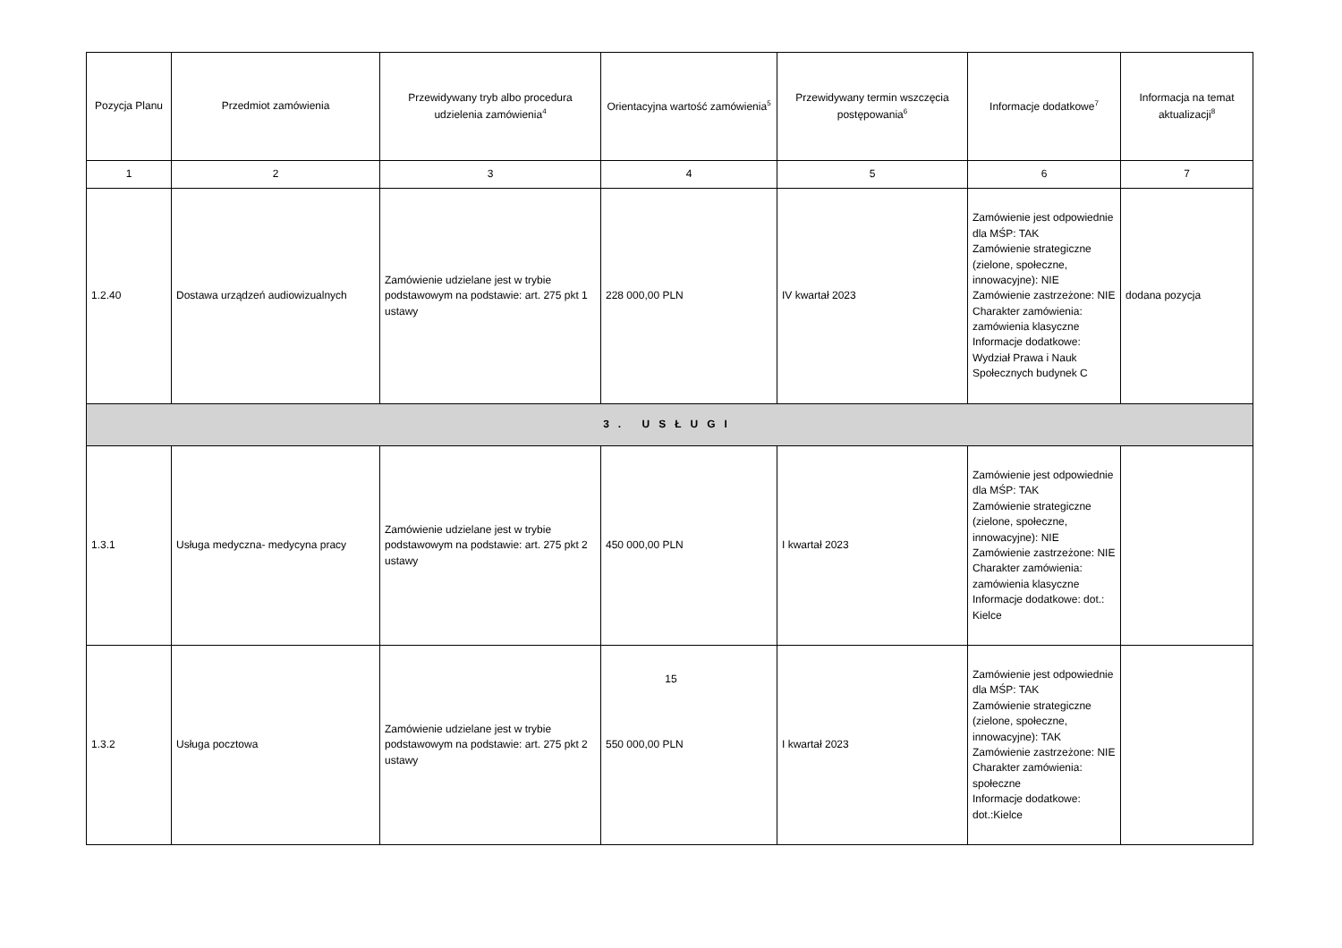| Pozycja Planu | Przedmiot zamówienia | Przewidywany tryb albo procedura udzielenia zamówienia<sup>4</sup> | Orientacyjna wartość zamówienia<sup>5</sup> | Przewidywany termin wszczęcia postępowania<sup>6</sup> | Informacje dodatkowe<sup>7</sup> | Informacja na temat aktualizacji<sup>8</sup> |
| --- | --- | --- | --- | --- | --- | --- |
| 1 | 2 | 3 | 4 | 5 | 6 | 7 |
| 1.2.40 | Dostawa urządzeń audiowizualnych | Zamówienie udzielane jest w trybie podstawowym na podstawie: art. 275 pkt 1 ustawy | 228 000,00 PLN | IV kwartał 2023 | Zamówienie jest odpowiednie dla MŚP: TAK Zamówienie strategiczne (zielone, społeczne, innowacyjne): NIE Zamówienie zastrzeżone: NIE Charakter zamówienia: zamówienia klasyczne Informacje dodatkowe: Wydział Prawa i Nauk Społecznych budynek C | dodana pozycja |
| 3. USŁUGI | | | | | | |
| 1.3.1 | Usługa medyczna- medycyna pracy | Zamówienie udzielane jest w trybie podstawowym na podstawie: art. 275 pkt 2 ustawy | 450 000,00 PLN | I kwartał 2023 | Zamówienie jest odpowiednie dla MŚP: TAK Zamówienie strategiczne (zielone, społeczne, innowacyjne): NIE Zamówienie zastrzeżone: NIE Charakter zamówienia: zamówienia klasyczne Informacje dodatkowe: dot.: Kielce | |
| 1.3.2 | Usługa pocztowa | Zamówienie udzielane jest w trybie podstawowym na podstawie: art. 275 pkt 2 ustawy | 550 000,00 PLN | I kwartał 2023 | Zamówienie jest odpowiednie dla MŚP: TAK Zamówienie strategiczne (zielone, społeczne, innowacyjne): TAK Zamówienie zastrzeżone: NIE Charakter zamówienia: społeczne Informacje dodatkowe: dot.:Kielce | |
15